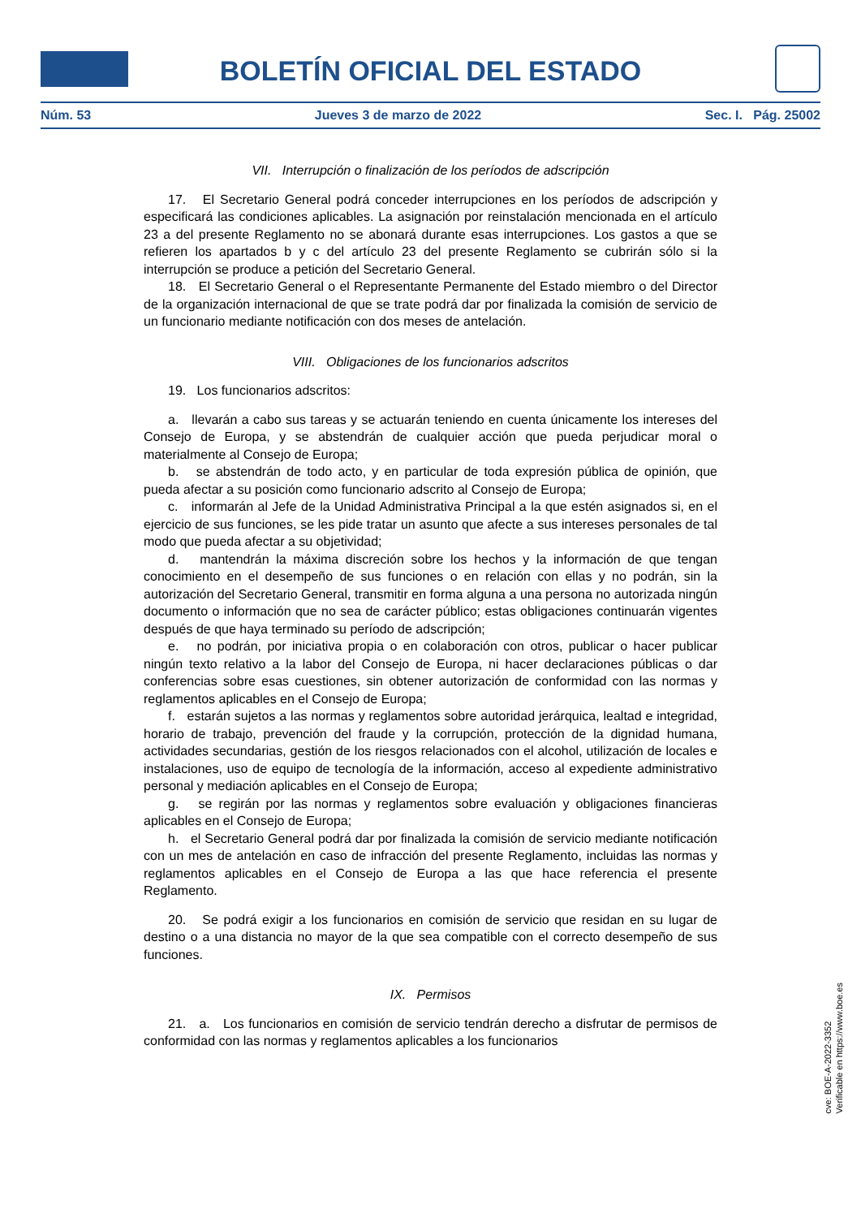BOLETÍN OFICIAL DEL ESTADO
Núm. 53 Jueves 3 de marzo de 2022 Sec. I. Pág. 25002
VII. Interrupción o finalización de los períodos de adscripción
17. El Secretario General podrá conceder interrupciones en los períodos de adscripción y especificará las condiciones aplicables. La asignación por reinstalación mencionada en el artículo 23 a del presente Reglamento no se abonará durante esas interrupciones. Los gastos a que se refieren los apartados b y c del artículo 23 del presente Reglamento se cubrirán sólo si la interrupción se produce a petición del Secretario General.
18. El Secretario General o el Representante Permanente del Estado miembro o del Director de la organización internacional de que se trate podrá dar por finalizada la comisión de servicio de un funcionario mediante notificación con dos meses de antelación.
VIII. Obligaciones de los funcionarios adscritos
19. Los funcionarios adscritos:
a. llevarán a cabo sus tareas y se actuarán teniendo en cuenta únicamente los intereses del Consejo de Europa, y se abstendrán de cualquier acción que pueda perjudicar moral o materialmente al Consejo de Europa;
b. se abstendrán de todo acto, y en particular de toda expresión pública de opinión, que pueda afectar a su posición como funcionario adscrito al Consejo de Europa;
c. informarán al Jefe de la Unidad Administrativa Principal a la que estén asignados si, en el ejercicio de sus funciones, se les pide tratar un asunto que afecte a sus intereses personales de tal modo que pueda afectar a su objetividad;
d. mantendrán la máxima discreción sobre los hechos y la información de que tengan conocimiento en el desempeño de sus funciones o en relación con ellas y no podrán, sin la autorización del Secretario General, transmitir en forma alguna a una persona no autorizada ningún documento o información que no sea de carácter público; estas obligaciones continuarán vigentes después de que haya terminado su período de adscripción;
e. no podrán, por iniciativa propia o en colaboración con otros, publicar o hacer publicar ningún texto relativo a la labor del Consejo de Europa, ni hacer declaraciones públicas o dar conferencias sobre esas cuestiones, sin obtener autorización de conformidad con las normas y reglamentos aplicables en el Consejo de Europa;
f. estarán sujetos a las normas y reglamentos sobre autoridad jerárquica, lealtad e integridad, horario de trabajo, prevención del fraude y la corrupción, protección de la dignidad humana, actividades secundarias, gestión de los riesgos relacionados con el alcohol, utilización de locales e instalaciones, uso de equipo de tecnología de la información, acceso al expediente administrativo personal y mediación aplicables en el Consejo de Europa;
g. se regirán por las normas y reglamentos sobre evaluación y obligaciones financieras aplicables en el Consejo de Europa;
h. el Secretario General podrá dar por finalizada la comisión de servicio mediante notificación con un mes de antelación en caso de infracción del presente Reglamento, incluidas las normas y reglamentos aplicables en el Consejo de Europa a las que hace referencia el presente Reglamento.
20. Se podrá exigir a los funcionarios en comisión de servicio que residan en su lugar de destino o a una distancia no mayor de la que sea compatible con el correcto desempeño de sus funciones.
IX. Permisos
21. a. Los funcionarios en comisión de servicio tendrán derecho a disfrutar de permisos de conformidad con las normas y reglamentos aplicables a los funcionarios
cve: BOE-A-2022-3352
Verificable en https://www.boe.es